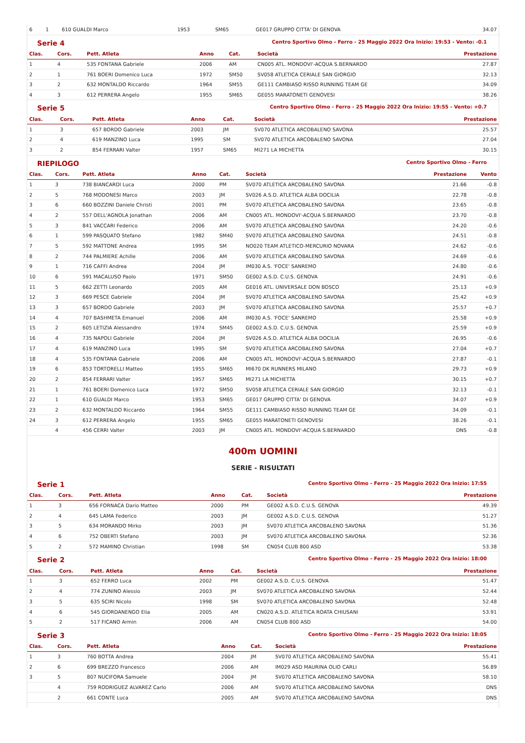| 6 | 1 | 610 GUALDI Marco | 1953 | SM65 | GE017 GRUPPO CITTA' DI GENOVA | 34.07 |
Serie 4 Centro Sportivo Olmo - Ferro - 25 Maggio 2022 Ora Inizio: 19:53 - Vento: -0.1
| Clas. | Cors. | Pett. Atleta | Anno | Cat. | Società | Prestazione |
| --- | --- | --- | --- | --- | --- | --- |
| 1 | 4 | 535 FONTANA Gabriele | 2006 | AM | CN005 ATL. MONDOVI'-ACQUA S.BERNARDO | 27.87 |
| 2 | 1 | 761 BOERI Domenico Luca | 1972 | SM50 | SV058 ATLETICA CERIALE SAN GIORGIO | 32.13 |
| 3 | 2 | 632 MONTALDO Riccardo | 1964 | SM55 | GE111 CAMBIASO RISSO RUNNING TEAM GE | 34.09 |
| 4 | 3 | 612 PERRERA Angelo | 1955 | SM65 | GE055 MARATONETI GENOVESI | 38.26 |
Serie 5 Centro Sportivo Olmo - Ferro - 25 Maggio 2022 Ora Inizio: 19:55 - Vento: +0.7
| Clas. | Cors. | Pett. Atleta | Anno | Cat. | Società | Prestazione |
| --- | --- | --- | --- | --- | --- | --- |
| 1 | 3 | 657 BORDO Gabriele | 2003 | JM | SV070 ATLETICA ARCOBALENO SAVONA | 25.57 |
| 2 | 4 | 619 MANZINO Luca | 1995 | SM | SV070 ATLETICA ARCOBALENO SAVONA | 27.04 |
| 3 | 2 | 854 FERRARI Valter | 1957 | SM65 | MI271 LA MICHETTA | 30.15 |
RIEPILOGO Centro Sportivo Olmo - Ferro
| Clas. | Cors. | Pett. Atleta | Anno | Cat. | Società | Prestazione | Vento |
| --- | --- | --- | --- | --- | --- | --- | --- |
| 1 | 3 | 738 BIANCARDI Luca | 2000 | PM | SV070 ATLETICA ARCOBALENO SAVONA | 21.66 | -0.8 |
| 2 | 5 | 768 MODONESI Marco | 2003 | JM | SV026 A.S.D. ATLETICA ALBA DOCILIA | 22.78 | -0.8 |
| 3 | 6 | 660 BOZZINI Daniele Christi | 2001 | PM | SV070 ATLETICA ARCOBALENO SAVONA | 23.65 | -0.8 |
| 4 | 2 | 557 DELL'AGNOLA Jonathan | 2006 | AM | CN005 ATL. MONDOVI'-ACQUA S.BERNARDO | 23.70 | -0.8 |
| 5 | 3 | 841 VACCARI Federico | 2006 | AM | SV070 ATLETICA ARCOBALENO SAVONA | 24.20 | -0.6 |
| 6 | 1 | 599 PASQUATO Stefano | 1982 | SM40 | SV070 ATLETICA ARCOBALENO SAVONA | 24.51 | -0.8 |
| 7 | 5 | 592 MATTONE Andrea | 1995 | SM | NO020 TEAM ATLETICO-MERCURIO NOVARA | 24.62 | -0.6 |
| 8 | 2 | 744 PALMIERE Achille | 2006 | AM | SV070 ATLETICA ARCOBALENO SAVONA | 24.69 | -0.6 |
| 9 | 1 | 716 CAFFI Andrea | 2004 | JM | IM030 A.S. 'FOCE' SANREMO | 24.80 | -0.6 |
| 10 | 6 | 591 MACALUSO Paolo | 1971 | SM50 | GE002 A.S.D. C.U.S. GENOVA | 24.91 | -0.6 |
| 11 | 5 | 662 ZETTI Leonardo | 2005 | AM | GE016 ATL. UNIVERSALE DON BOSCO | 25.13 | +0.9 |
| 12 | 3 | 669 PESCE Gabriele | 2004 | JM | SV070 ATLETICA ARCOBALENO SAVONA | 25.42 | +0.9 |
| 13 | 3 | 657 BORDO Gabriele | 2003 | JM | SV070 ATLETICA ARCOBALENO SAVONA | 25.57 | +0.7 |
| 14 | 4 | 707 BASHMETA Emanuel | 2006 | AM | IM030 A.S. 'FOCE' SANREMO | 25.58 | +0.9 |
| 15 | 2 | 605 LETIZIA Alessandro | 1974 | SM45 | GE002 A.S.D. C.U.S. GENOVA | 25.59 | +0.9 |
| 16 | 4 | 735 NAPOLI Gabriele | 2004 | JM | SV026 A.S.D. ATLETICA ALBA DOCILIA | 26.95 | -0.6 |
| 17 | 4 | 619 MANZINO Luca | 1995 | SM | SV070 ATLETICA ARCOBALENO SAVONA | 27.04 | +0.7 |
| 18 | 4 | 535 FONTANA Gabriele | 2006 | AM | CN005 ATL. MONDOVI'-ACQUA S.BERNARDO | 27.87 | -0.1 |
| 19 | 6 | 853 TORTORELLI Matteo | 1955 | SM65 | MI670 DK RUNNERS MILANO | 29.73 | +0.9 |
| 20 | 2 | 854 FERRARI Valter | 1957 | SM65 | MI271 LA MICHETTA | 30.15 | +0.7 |
| 21 | 1 | 761 BOERI Domenico Luca | 1972 | SM50 | SV058 ATLETICA CERIALE SAN GIORGIO | 32.13 | -0.1 |
| 22 | 1 | 610 GUALDI Marco | 1953 | SM65 | GE017 GRUPPO CITTA' DI GENOVA | 34.07 | +0.9 |
| 23 | 2 | 632 MONTALDO Riccardo | 1964 | SM55 | GE111 CAMBIASO RISSO RUNNING TEAM GE | 34.09 | -0.1 |
| 24 | 3 | 612 PERRERA Angelo | 1955 | SM65 | GE055 MARATONETI GENOVESI | 38.26 | -0.1 |
| | 4 | 456 CERRI Valter | 2003 | JM | CN005 ATL. MONDOVI'-ACQUA S.BERNARDO | DNS | -0.8 |
400m UOMINI
SERIE - RISULTATI
Serie 1 Centro Sportivo Olmo - Ferro - 25 Maggio 2022 Ora Inizio: 17:55
| Clas. | Cors. | Pett. Atleta | Anno | Cat. | Società | Prestazione |
| --- | --- | --- | --- | --- | --- | --- |
| 1 | 3 | 656 FORNACA Dario Matteo | 2000 | PM | GE002 A.S.D. C.U.S. GENOVA | 49.39 |
| 2 | 4 | 645 LAMA Federico | 2003 | JM | GE002 A.S.D. C.U.S. GENOVA | 51.27 |
| 3 | 5 | 634 MORANDO Mirko | 2003 | JM | SV070 ATLETICA ARCOBALENO SAVONA | 51.36 |
| 4 | 6 | 752 OBERTI Stefano | 2003 | JM | SV070 ATLETICA ARCOBALENO SAVONA | 52.36 |
| 5 | 2 | 572 MAMINO Christian | 1998 | SM | CN054 CLUB 800 ASD | 53.38 |
Serie 2 Centro Sportivo Olmo - Ferro - 25 Maggio 2022 Ora Inizio: 18:00
| Clas. | Cors. | Pett. Atleta | Anno | Cat. | Società | Prestazione |
| --- | --- | --- | --- | --- | --- | --- |
| 1 | 3 | 652 FERRO Luca | 2002 | PM | GE002 A.S.D. C.U.S. GENOVA | 51.47 |
| 2 | 4 | 774 ZUNINO Alessio | 2003 | JM | SV070 ATLETICA ARCOBALENO SAVONA | 52.44 |
| 3 | 5 | 635 SCIRI Nicolo | 1998 | SM | SV070 ATLETICA ARCOBALENO SAVONA | 52.48 |
| 4 | 6 | 545 GIORDANENGO Elia | 2005 | AM | CN020 A.S.D. ATLETICA ROATA CHIUSANI | 53.91 |
| 5 | 2 | 517 FICANO Armin | 2006 | AM | CN054 CLUB 800 ASD | 54.00 |
Serie 3 Centro Sportivo Olmo - Ferro - 25 Maggio 2022 Ora Inizio: 18:05
| Clas. | Cors. | Pett. Atleta | Anno | Cat. | Società | Prestazione |
| --- | --- | --- | --- | --- | --- | --- |
| 1 | 3 | 760 BOTTA Andrea | 2004 | JM | SV070 ATLETICA ARCOBALENO SAVONA | 55.41 |
| 2 | 6 | 699 BREZZO Francesco | 2006 | AM | IM029 ASD MAURINA OLIO CARLI | 56.89 |
| 3 | 5 | 807 NUCIFORA Samuele | 2004 | JM | SV070 ATLETICA ARCOBALENO SAVONA | 58.10 |
| | 4 | 759 RODRIGUEZ ALVAREZ Carlo | 2006 | AM | SV070 ATLETICA ARCOBALENO SAVONA | DNS |
| | 2 | 661 CONTE Luca | 2005 | AM | SV070 ATLETICA ARCOBALENO SAVONA | DNS |